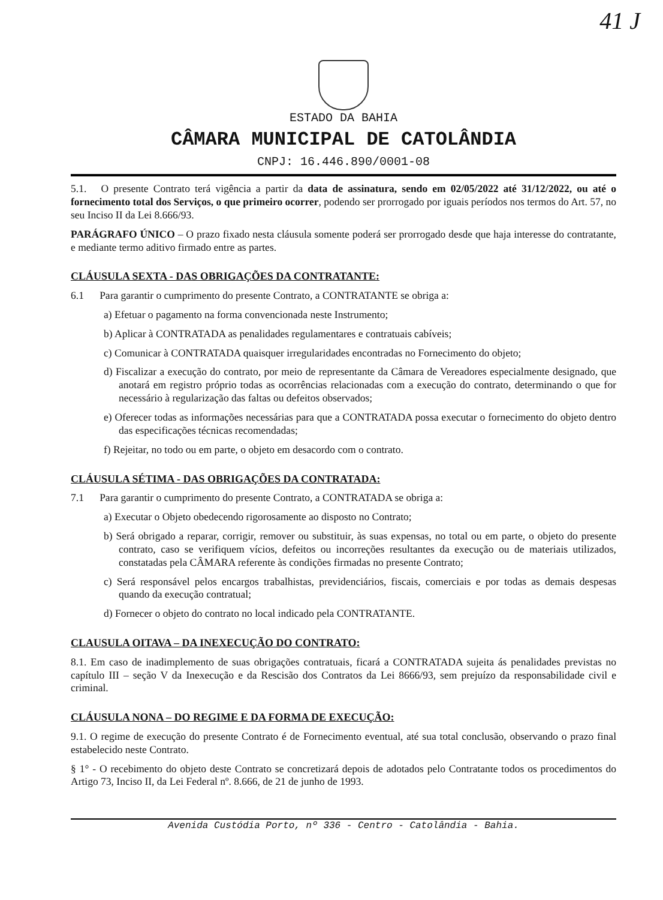41 J
ESTADO DA BAHIA
CÂMARA MUNICIPAL DE CATOLÂNDIA
CNPJ: 16.446.890/0001-08
5.1. O presente Contrato terá vigência a partir da data de assinatura, sendo em 02/05/2022 até 31/12/2022, ou até o fornecimento total dos Serviços, o que primeiro ocorrer, podendo ser prorrogado por iguais períodos nos termos do Art. 57, no seu Inciso II da Lei 8.666/93.
PARÁGRAFO ÚNICO – O prazo fixado nesta cláusula somente poderá ser prorrogado desde que haja interesse do contratante, e mediante termo aditivo firmado entre as partes.
CLÁUSULA SEXTA - DAS OBRIGAÇÕES DA CONTRATANTE:
6.1 Para garantir o cumprimento do presente Contrato, a CONTRATANTE se obriga a:
a) Efetuar o pagamento na forma convencionada neste Instrumento;
b) Aplicar à CONTRATADA as penalidades regulamentares e contratuais cabíveis;
c) Comunicar à CONTRATADA quaisquer irregularidades encontradas no Fornecimento do objeto;
d) Fiscalizar a execução do contrato, por meio de representante da Câmara de Vereadores especialmente designado, que anotará em registro próprio todas as ocorrências relacionadas com a execução do contrato, determinando o que for necessário à regularização das faltas ou defeitos observados;
e) Oferecer todas as informações necessárias para que a CONTRATADA possa executar o fornecimento do objeto dentro das especificações técnicas recomendadas;
f) Rejeitar, no todo ou em parte, o objeto em desacordo com o contrato.
CLÁUSULA SÉTIMA - DAS OBRIGAÇÕES DA CONTRATADA:
7.1 Para garantir o cumprimento do presente Contrato, a CONTRATADA se obriga a:
a) Executar o Objeto obedecendo rigorosamente ao disposto no Contrato;
b) Será obrigado a reparar, corrigir, remover ou substituir, às suas expensas, no total ou em parte, o objeto do presente contrato, caso se verifiquem vícios, defeitos ou incorreções resultantes da execução ou de materiais utilizados, constatadas pela CÂMARA referente às condições firmadas no presente Contrato;
c) Será responsável pelos encargos trabalhistas, previdenciários, fiscais, comerciais e por todas as demais despesas quando da execução contratual;
d) Fornecer o objeto do contrato no local indicado pela CONTRATANTE.
CLAUSULA OITAVA – DA INEXECUÇÃO DO CONTRATO:
8.1. Em caso de inadimplemento de suas obrigações contratuais, ficará a CONTRATADA sujeita ás penalidades previstas no capítulo III – seção V da Inexecução e da Rescisão dos Contratos da Lei 8666/93, sem prejuízo da responsabilidade civil e criminal.
CLÁUSULA NONA – DO REGIME E DA FORMA DE EXECUÇÃO:
9.1. O regime de execução do presente Contrato é de Fornecimento eventual, até sua total conclusão, observando o prazo final estabelecido neste Contrato.
§ 1° - O recebimento do objeto deste Contrato se concretizará depois de adotados pelo Contratante todos os procedimentos do Artigo 73, Inciso II, da Lei Federal nº. 8.666, de 21 de junho de 1993.
Avenida Custódia Porto, nº 336 - Centro - Catolândia - Bahia.